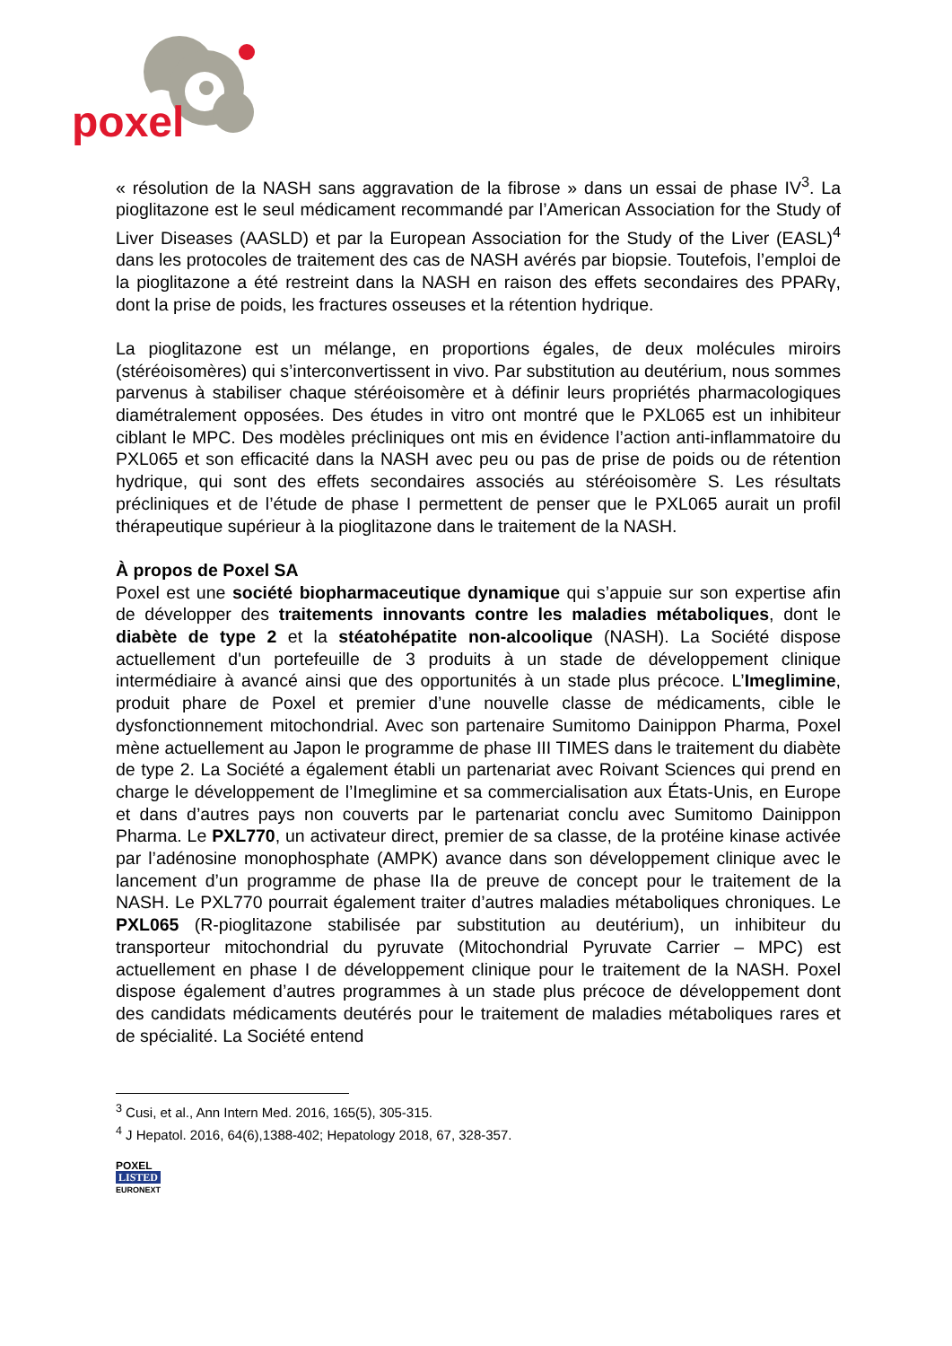poxel
« résolution de la NASH sans aggravation de la fibrose » dans un essai de phase IV<sup>3</sup>. La pioglitazone est le seul médicament recommandé par l’American Association for the Study of Liver Diseases (AASLD) et par la European Association for the Study of the Liver (EASL)<sup>4</sup> dans les protocoles de traitement des cas de NASH avérés par biopsie. Toutefois, l’emploi de la pioglitazone a été restreint dans la NASH en raison des effets secondaires des PPARγ, dont la prise de poids, les fractures osseuses et la rétention hydrique.
La pioglitazone est un mélange, en proportions égales, de deux molécules miroirs (stéréoisomères) qui s’interconvertissent in vivo. Par substitution au deutérium, nous sommes parvenus à stabiliser chaque stéréoisomère et à définir leurs propriétés pharmacologiques diamétralement opposées. Des études in vitro ont montré que le PXL065 est un inhibiteur ciblant le MPC. Des modèles précliniques ont mis en évidence l’action anti-inflammatoire du PXL065 et son efficacité dans la NASH avec peu ou pas de prise de poids ou de rétention hydrique, qui sont des effets secondaires associés au stéréoisomère S. Les résultats précliniques et de l’étude de phase I permettent de penser que le PXL065 aurait un profil thérapeutique supérieur à la pioglitazone dans le traitement de la NASH.
À propos de Poxel SA
Poxel est une société biopharmaceutique dynamique qui s’appuie sur son expertise afin de développer des traitements innovants contre les maladies métaboliques, dont le diabète de type 2 et la stéatohépatite non-alcoolique (NASH). La Société dispose actuellement d'un portefeuille de 3 produits à un stade de développement clinique intermédiaire à avancé ainsi que des opportunités à un stade plus précoce. L’Imeglimine, produit phare de Poxel et premier d’une nouvelle classe de médicaments, cible le dysfonctionnement mitochondrial. Avec son partenaire Sumitomo Dainippon Pharma, Poxel mène actuellement au Japon le programme de phase III TIMES dans le traitement du diabète de type 2. La Société a également établi un partenariat avec Roivant Sciences qui prend en charge le développement de l’Imeglimine et sa commercialisation aux États-Unis, en Europe et dans d’autres pays non couverts par le partenariat conclu avec Sumitomo Dainippon Pharma. Le PXL770, un activateur direct, premier de sa classe, de la protéine kinase activée par l’adénosine monophosphate (AMPK) avance dans son développement clinique avec le lancement d’un programme de phase IIa de preuve de concept pour le traitement de la NASH. Le PXL770 pourrait également traiter d’autres maladies métaboliques chroniques. Le PXL065 (R-pioglitazone stabilisée par substitution au deutérium), un inhibiteur du transporteur mitochondrial du pyruvate (Mitochondrial Pyruvate Carrier – MPC) est actuellement en phase I de développement clinique pour le traitement de la NASH. Poxel dispose également d’autres programmes à un stade plus précoce de développement dont des candidats médicaments deutérés pour le traitement de maladies métaboliques rares et de spécialité. La Société entend
<sup>3</sup> Cusi, et al., Ann Intern Med. 2016, 165(5), 305-315.
<sup>4</sup> J Hepatol. 2016, 64(6),1388-402; Hepatology 2018, 67, 328-357.
POXEL
LISTED
EURONEXT